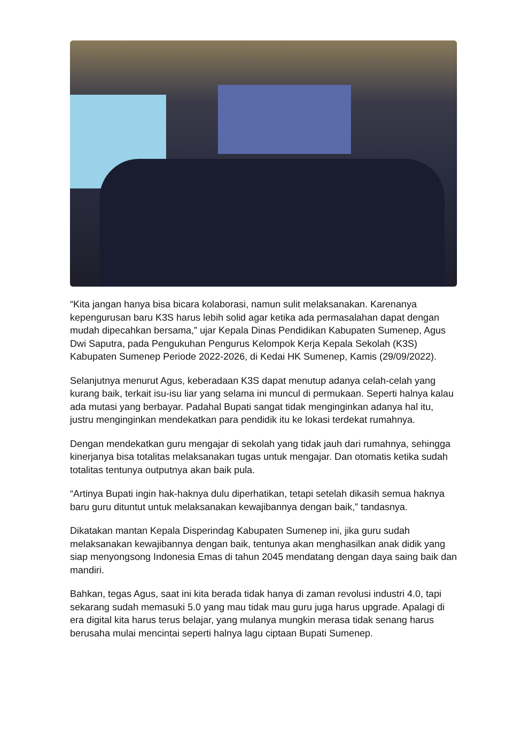“Kita jangan hanya bisa bicara kolaborasi, namun sulit melaksanakan. Karenanya kepengurusan baru K3S harus lebih solid agar ketika ada permasalahan dapat dengan mudah dipecahkan bersama,” ujar Kepala Dinas Pendidikan Kabupaten Sumenep, Agus Dwi Saputra, pada Pengukuhan Pengurus Kelompok Kerja Kepala Sekolah (K3S) Kabupaten Sumenep Periode 2022-2026, di Kedai HK Sumenep, Kamis (29/09/2022).
Selanjutnya menurut Agus, keberadaan K3S dapat menutup adanya celah-celah yang kurang baik, terkait isu-isu liar yang selama ini muncul di permukaan. Seperti halnya kalau ada mutasi yang berbayar. Padahal Bupati sangat tidak menginginkan adanya hal itu, justru menginginkan mendekatkan para pendidik itu ke lokasi terdekat rumahnya.
Dengan mendekatkan guru mengajar di sekolah yang tidak jauh dari rumahnya, sehingga kinerjanya bisa totalitas melaksanakan tugas untuk mengajar. Dan otomatis ketika sudah totalitas tentunya outputnya akan baik pula.
“Artinya Bupati ingin hak-haknya dulu diperhatikan, tetapi setelah dikasih semua haknya baru guru dituntut untuk melaksanakan kewajibannya dengan baik,” tandasnya.
Dikatakan mantan Kepala Disperindag Kabupaten Sumenep ini, jika guru sudah melaksanakan kewajibannya dengan baik, tentunya akan menghasilkan anak didik yang siap menyongsong Indonesia Emas di tahun 2045 mendatang dengan daya saing baik dan mandiri.
Bahkan, tegas Agus, saat ini kita berada tidak hanya di zaman revolusi industri 4.0, tapi sekarang sudah memasuki 5.0 yang mau tidak mau guru juga harus upgrade. Apalagi di era digital kita harus terus belajar, yang mulanya mungkin merasa tidak senang harus berusaha mulai mencintai seperti halnya lagu ciptaan Bupati Sumenep.